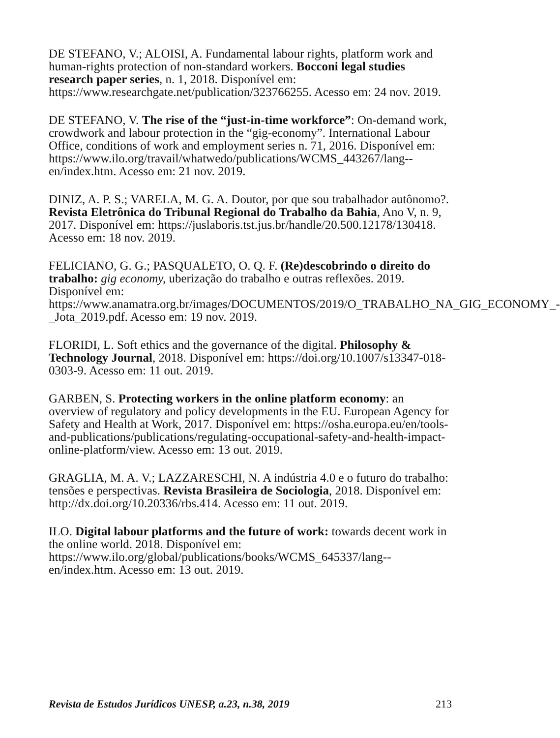DE STEFANO, V.; ALOISI, A. Fundamental labour rights, platform work and human-rights protection of non-standard workers. Bocconi legal studies research paper series, n. 1, 2018. Disponível em: https://www.researchgate.net/publication/323766255. Acesso em: 24 nov. 2019.
DE STEFANO, V. The rise of the “just-in-time workforce”: On-demand work, crowdwork and labour protection in the “gig-economy”. International Labour Office, conditions of work and employment series n. 71, 2016. Disponível em: https://www.ilo.org/travail/whatwedo/publications/WCMS_443267/lang--en/index.htm. Acesso em: 21 nov. 2019.
DINIZ, A. P. S.; VARELA, M. G. A. Doutor, por que sou trabalhador autônomo?. Revista Eletrônica do Tribunal Regional do Trabalho da Bahia, Ano V, n. 9, 2017. Disponível em: https://juslaboris.tst.jus.br/handle/20.500.12178/130418. Acesso em: 18 nov. 2019.
FELICIANO, G. G.; PASQUALETO, O. Q. F. (Re)descobrindo o direito do trabalho: gig economy, uberização do trabalho e outras reflexões. 2019. Disponível em: https://www.anamatra.org.br/images/DOCUMENTOS/2019/O_TRABALHO_NA_GIG_ECONOMY_-_Jota_2019.pdf. Acesso em: 19 nov. 2019.
FLORIDI, L. Soft ethics and the governance of the digital. Philosophy & Technology Journal, 2018. Disponível em: https://doi.org/10.1007/s13347-018-0303-9. Acesso em: 11 out. 2019.
GARBEN, S. Protecting workers in the online platform economy: an overview of regulatory and policy developments in the EU. European Agency for Safety and Health at Work, 2017. Disponível em: https://osha.europa.eu/en/tools-and-publications/publications/regulating-occupational-safety-and-health-impact-online-platform/view. Acesso em: 13 out. 2019.
GRAGLIA, M. A. V.; LAZZARESCHI, N. A indústria 4.0 e o futuro do trabalho: tensões e perspectivas. Revista Brasileira de Sociologia, 2018. Disponível em: http://dx.doi.org/10.20336/rbs.414. Acesso em: 11 out. 2019.
ILO. Digital labour platforms and the future of work: towards decent work in the online world. 2018. Disponível em: https://www.ilo.org/global/publications/books/WCMS_645337/lang--en/index.htm. Acesso em: 13 out. 2019.
Revista de Estudos Jurídicos UNESP, a.23, n.38, 2019 213